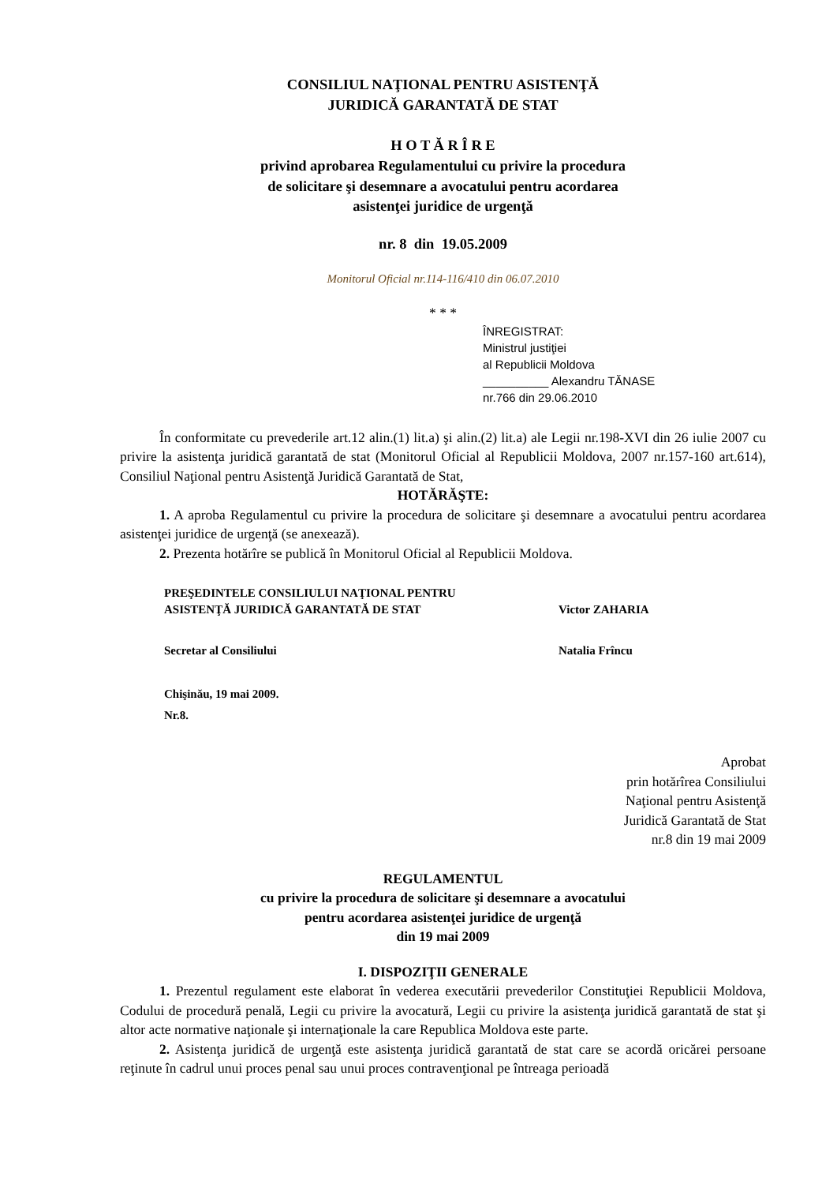CONSILIUL NAŢIONAL PENTRU ASISTENŢĂ
JURIDICĂ GARANTATĂ DE STAT
H O T Ă R Î R E
privind aprobarea Regulamentului cu privire la procedura
de solicitare şi desemnare a avocatului pentru acordarea
asistenţei juridice de urgenţă
nr. 8 din 19.05.2009
Monitorul Oficial nr.114-116/410 din 06.07.2010
* * *
ÎNREGISTRAT:
Ministrul justiţiei
al Republicii Moldova
__________ Alexandru TĂNASE
nr.766 din 29.06.2010
În conformitate cu prevederile art.12 alin.(1) lit.a) şi alin.(2) lit.a) ale Legii nr.198-XVI din 26 iulie 2007 cu privire la asistenţa juridică garantată de stat (Monitorul Oficial al Republicii Moldova, 2007 nr.157-160 art.614), Consiliul Naţional pentru Asistenţă Juridică Garantată de Stat,
HOTĂRĂŞTE:
1. A aproba Regulamentul cu privire la procedura de solicitare şi desemnare a avocatului pentru acordarea asistenţei juridice de urgenţă (se anexează).
2. Prezenta hotărîre se publică în Monitorul Oficial al Republicii Moldova.
| PREŞEDINTELE CONSILIULUI NAŢIONAL PENTRU ASISTENŢĂ JURIDICĂ GARANTATĂ DE STAT | Victor ZAHARIA |
| Secretar al Consiliului | Natalia Frîncu |
| Chişinău, 19 mai 2009. Nr.8. | |
Aprobat
prin hotărîrea Consiliului
Naţional pentru Asistenţă
Juridică Garantată de Stat
nr.8 din 19 mai 2009
REGULAMENTUL
cu privire la procedura de solicitare şi desemnare a avocatului
pentru acordarea asistenţei juridice de urgenţă
din 19 mai 2009
I. DISPOZIŢII GENERALE
1. Prezentul regulament este elaborat în vederea executării prevederilor Constituţiei Republicii Moldova, Codului de procedură penală, Legii cu privire la avocatură, Legii cu privire la asistenţa juridică garantată de stat şi altor acte normative naţionale şi internaţionale la care Republica Moldova este parte.
2. Asistenţa juridică de urgenţă este asistenţa juridică garantată de stat care se acordă oricărei persoane reţinute în cadrul unui proces penal sau unui proces contravenţional pe întreaga perioadă